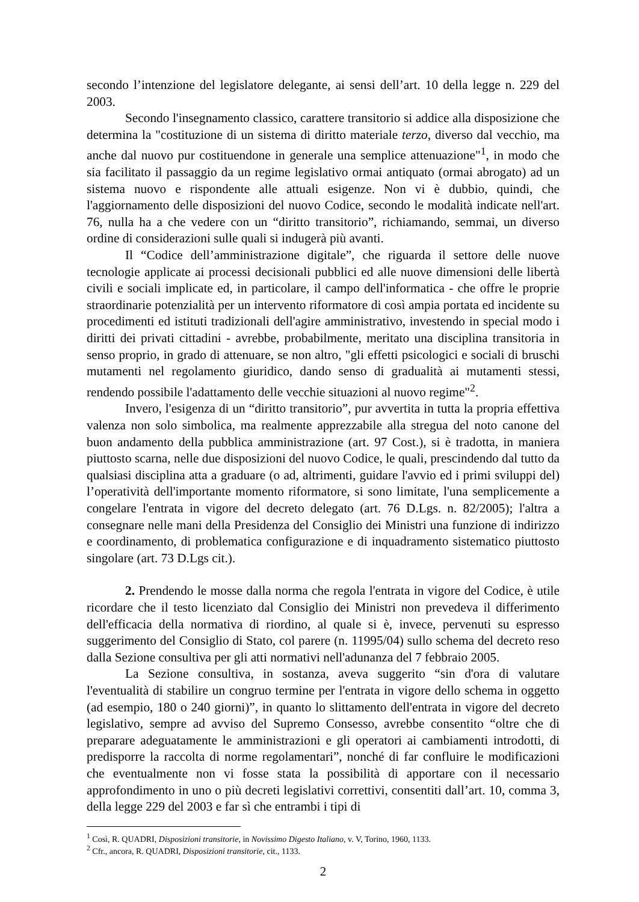secondo l’intenzione del legislatore delegante, ai sensi dell’art. 10 della legge n. 229 del 2003.
Secondo l'insegnamento classico, carattere transitorio si addice alla disposizione che determina la "costituzione di un sistema di diritto materiale terzo, diverso dal vecchio, ma anche dal nuovo pur costituendone in generale una semplice attenuazione"<sup>1</sup>, in modo che sia facilitato il passaggio da un regime legislativo ormai antiquato (ormai abrogato) ad un sistema nuovo e rispondente alle attuali esigenze. Non vi è dubbio, quindi, che l'aggiornamento delle disposizioni del nuovo Codice, secondo le modalità indicate nell'art. 76, nulla ha a che vedere con un “diritto transitorio”, richiamando, semmai, un diverso ordine di considerazioni sulle quali si indugerà più avanti.
Il “Codice dell’amministrazione digitale”, che riguarda il settore delle nuove tecnologie applicate ai processi decisionali pubblici ed alle nuove dimensioni delle libertà civili e sociali implicate ed, in particolare, il campo dell'informatica - che offre le proprie straordinarie potenzialità per un intervento riformatore di così ampia portata ed incidente su procedimenti ed istituti tradizionali dell'agire amministrativo, investendo in special modo i diritti dei privati cittadini - avrebbe, probabilmente, meritato una disciplina transitoria in senso proprio, in grado di attenuare, se non altro, "gli effetti psicologici e sociali di bruschi mutamenti nel regolamento giuridico, dando senso di gradualità ai mutamenti stessi, rendendo possibile l'adattamento delle vecchie situazioni al nuovo regime"<sup>2</sup>.
Invero, l'esigenza di un “diritto transitorio”, pur avvertita in tutta la propria effettiva valenza non solo simbolica, ma realmente apprezzabile alla stregua del noto canone del buon andamento della pubblica amministrazione (art. 97 Cost.), si è tradotta, in maniera piuttosto scarna, nelle due disposizioni del nuovo Codice, le quali, prescindendo dal tutto da qualsiasi disciplina atta a graduare (o ad, altrimenti, guidare l'avvio ed i primi sviluppi del) l’operatività dell'importante momento riformatore, si sono limitate, l'una semplicemente a congelare l'entrata in vigore del decreto delegato (art. 76 D.Lgs. n. 82/2005); l'altra a consegnare nelle mani della Presidenza del Consiglio dei Ministri una funzione di indirizzo e coordinamento, di problematica configurazione e di inquadramento sistematico piuttosto singolare (art. 73 D.Lgs cit.).
2. Prendendo le mosse dalla norma che regola l'entrata in vigore del Codice, è utile ricordare che il testo licenziato dal Consiglio dei Ministri non prevedeva il differimento dell'efficacia della normativa di riordino, al quale si è, invece, pervenuti su espresso suggerimento del Consiglio di Stato, col parere (n. 11995/04) sullo schema del decreto reso dalla Sezione consultiva per gli atti normativi nell'adunanza del 7 febbraio 2005.
La Sezione consultiva, in sostanza, aveva suggerito “sin d'ora di valutare l'eventualità di stabilire un congruo termine per l'entrata in vigore dello schema in oggetto (ad esempio, 180 o 240 giorni)”, in quanto lo slittamento dell'entrata in vigore del decreto legislativo, sempre ad avviso del Supremo Consesso, avrebbe consentito “oltre che di preparare adeguatamente le amministrazioni e gli operatori ai cambiamenti introdotti, di predisporre la raccolta di norme regolamentari”, nonché di far confluire le modificazioni che eventualmente non vi fosse stata la possibilità di apportare con il necessario approfondimento in uno o più decreti legislativi correttivi, consentiti dall’art. 10, comma 3, della legge 229 del 2003 e far sì che entrambi i tipi di
<sup>1</sup> Così, R. QUADRI, Disposizioni transitorie, in Novissimo Digesto Italiano, v. V, Torino, 1960, 1133.
<sup>2</sup> Cfr., ancora, R. QUADRI, Disposizioni transitorie, cit., 1133.
2